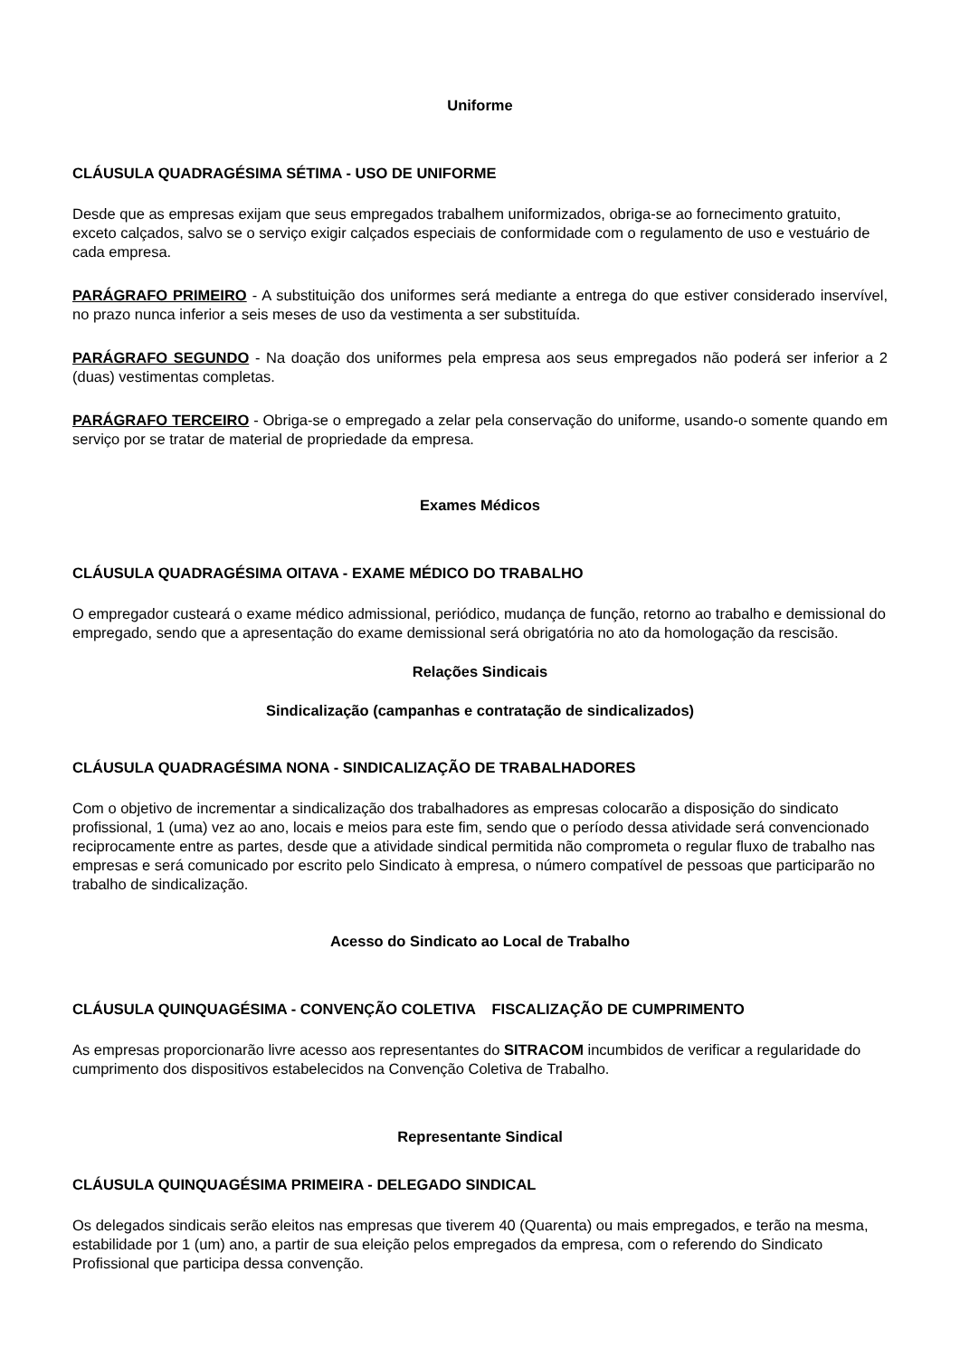Uniforme
CLÁUSULA QUADRAGÉSIMA SÉTIMA - USO DE UNIFORME
Desde que as empresas exijam que seus empregados trabalhem uniformizados, obriga-se ao fornecimento gratuito, exceto calçados, salvo se o serviço exigir calçados especiais de conformidade com o regulamento de uso e vestuário de cada empresa.
PARÁGRAFO PRIMEIRO - A substituição dos uniformes será mediante a entrega do que estiver considerado inservível, no prazo nunca inferior a seis meses de uso da vestimenta a ser substituída.
PARÁGRAFO SEGUNDO - Na doação dos uniformes pela empresa aos seus empregados não poderá ser inferior a 2 (duas) vestimentas completas.
PARÁGRAFO TERCEIRO - Obriga-se o empregado a zelar pela conservação do uniforme, usando-o somente quando em serviço por se tratar de material de propriedade da empresa.
Exames Médicos
CLÁUSULA QUADRAGÉSIMA OITAVA - EXAME MÉDICO DO TRABALHO
O empregador custeará o exame médico admissional, periódico, mudança de função, retorno ao trabalho e demissional do empregado, sendo que a apresentação do exame demissional será obrigatória no ato da homologação da rescisão.
Relações Sindicais
Sindicalização (campanhas e contratação de sindicalizados)
CLÁUSULA QUADRAGÉSIMA NONA - SINDICALIZAÇÃO DE TRABALHADORES
Com o objetivo de incrementar a sindicalização dos trabalhadores as empresas colocarão a disposição do sindicato profissional, 1 (uma) vez ao ano, locais e meios para este fim, sendo que o período dessa atividade será convencionado reciprocamente entre as partes, desde que a atividade sindical permitida não comprometa o regular fluxo de trabalho nas empresas e será comunicado por escrito pelo Sindicato à empresa, o número compatível de pessoas que participarão no trabalho de sindicalização.
Acesso do Sindicato ao Local de Trabalho
CLÁUSULA QUINQUAGÉSIMA - CONVENÇÃO COLETIVA FISCALIZAÇÃO DE CUMPRIMENTO
As empresas proporcionarão livre acesso aos representantes do SITRACOM incumbidos de verificar a regularidade do cumprimento dos dispositivos estabelecidos na Convenção Coletiva de Trabalho.
Representante Sindical
CLÁUSULA QUINQUAGÉSIMA PRIMEIRA - DELEGADO SINDICAL
Os delegados sindicais serão eleitos nas empresas que tiverem 40 (Quarenta) ou mais empregados, e terão na mesma, estabilidade por 1 (um) ano, a partir de sua eleição pelos empregados da empresa, com o referendo do Sindicato Profissional que participa dessa convenção.